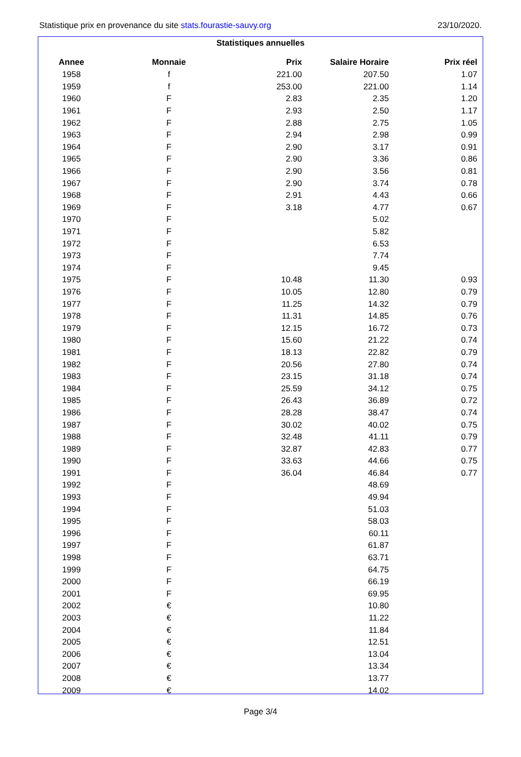Statistique prix en provenance du site stats.fourastie-sauvy.org 23/10/2020.
Statistiques annuelles
| Annee | Monnaie | Prix | Salaire Horaire | Prix réel | |
| --- | --- | --- | --- | --- | --- |
| 1958 | f | 221.00 | 207.50 | 1.07 | |
| 1959 | f | 253.00 | 221.00 | 1.14 | |
| 1960 | F | 2.83 | 2.35 | 1.20 | |
| 1961 | F | 2.93 | 2.50 | 1.17 | |
| 1962 | F | 2.88 | 2.75 | 1.05 | |
| 1963 | F | 2.94 | 2.98 | 0.99 | |
| 1964 | F | 2.90 | 3.17 | 0.91 | |
| 1965 | F | 2.90 | 3.36 | 0.86 | |
| 1966 | F | 2.90 | 3.56 | 0.81 | |
| 1967 | F | 2.90 | 3.74 | 0.78 | |
| 1968 | F | 2.91 | 4.43 | 0.66 | |
| 1969 | F | 3.18 | 4.77 | 0.67 | |
| 1970 | F | | 5.02 | | |
| 1971 | F | | 5.82 | | |
| 1972 | F | | 6.53 | | |
| 1973 | F | | 7.74 | | |
| 1974 | F | | 9.45 | | |
| 1975 | F | 10.48 | 11.30 | 0.93 | |
| 1976 | F | 10.05 | 12.80 | 0.79 | |
| 1977 | F | 11.25 | 14.32 | 0.79 | |
| 1978 | F | 11.31 | 14.85 | 0.76 | |
| 1979 | F | 12.15 | 16.72 | 0.73 | |
| 1980 | F | 15.60 | 21.22 | 0.74 | |
| 1981 | F | 18.13 | 22.82 | 0.79 | |
| 1982 | F | 20.56 | 27.80 | 0.74 | |
| 1983 | F | 23.15 | 31.18 | 0.74 | |
| 1984 | F | 25.59 | 34.12 | 0.75 | |
| 1985 | F | 26.43 | 36.89 | 0.72 | |
| 1986 | F | 28.28 | 38.47 | 0.74 | |
| 1987 | F | 30.02 | 40.02 | 0.75 | |
| 1988 | F | 32.48 | 41.11 | 0.79 | |
| 1989 | F | 32.87 | 42.83 | 0.77 | |
| 1990 | F | 33.63 | 44.66 | 0.75 | |
| 1991 | F | 36.04 | 46.84 | 0.77 | |
| 1992 | F | | 48.69 | | |
| 1993 | F | | 49.94 | | |
| 1994 | F | | 51.03 | | |
| 1995 | F | | 58.03 | | |
| 1996 | F | | 60.11 | | |
| 1997 | F | | 61.87 | | |
| 1998 | F | | 63.71 | | |
| 1999 | F | | 64.75 | | |
| 2000 | F | | 66.19 | | |
| 2001 | F | | 69.95 | | |
| 2002 | € | | 10.80 | | |
| 2003 | € | | 11.22 | | |
| 2004 | € | | 11.84 | | |
| 2005 | € | | 12.51 | | |
| 2006 | € | | 13.04 | | |
| 2007 | € | | 13.34 | | |
| 2008 | € | | 13.77 | | |
| 2009 | € | | 14.02 | | |
Page 3/4